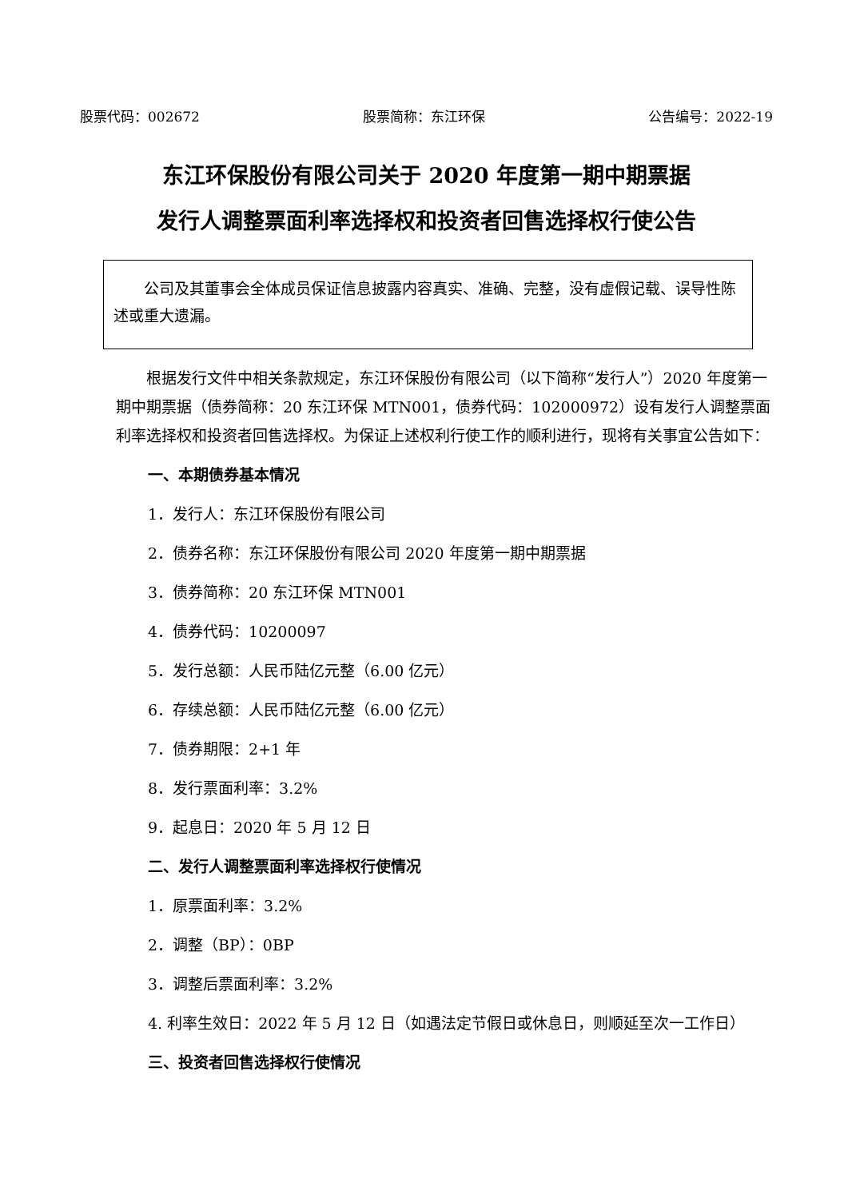股票代码：002672 股票简称：东江环保 公告编号：2022-19
东江环保股份有限公司关于 2020 年度第一期中期票据
发行人调整票面利率选择权和投资者回售选择权行使公告
  公司及其董事会全体成员保证信息披露内容真实、准确、完整，没有虚假记载、误导性陈述或重大遗漏。
根据发行文件中相关条款规定，东江环保股份有限公司（以下简称“发行人”）2020 年度第一期中期票据（债券简称：20 东江环保 MTN001，债券代码：102000972）设有发行人调整票面利率选择权和投资者回售选择权。为保证上述权利行使工作的顺利进行，现将有关事宜公告如下：
一、本期债券基本情况
1．发行人：东江环保股份有限公司
2．债券名称：东江环保股份有限公司 2020 年度第一期中期票据
3．债券简称：20 东江环保 MTN001
4．债券代码：10200097
5．发行总额：人民币陆亿元整（6.00 亿元）
6．存续总额：人民币陆亿元整（6.00 亿元）
7．债券期限：2+1 年
8．发行票面利率：3.2%
9．起息日：2020 年 5 月 12 日
二、发行人调整票面利率选择权行使情况
1．原票面利率：3.2%
2．调整（BP）：0BP
3．调整后票面利率：3.2%
4. 利率生效日：2022 年 5 月 12 日（如遇法定节假日或休息日，则顺延至次一工作日）
三、投资者回售选择权行使情况